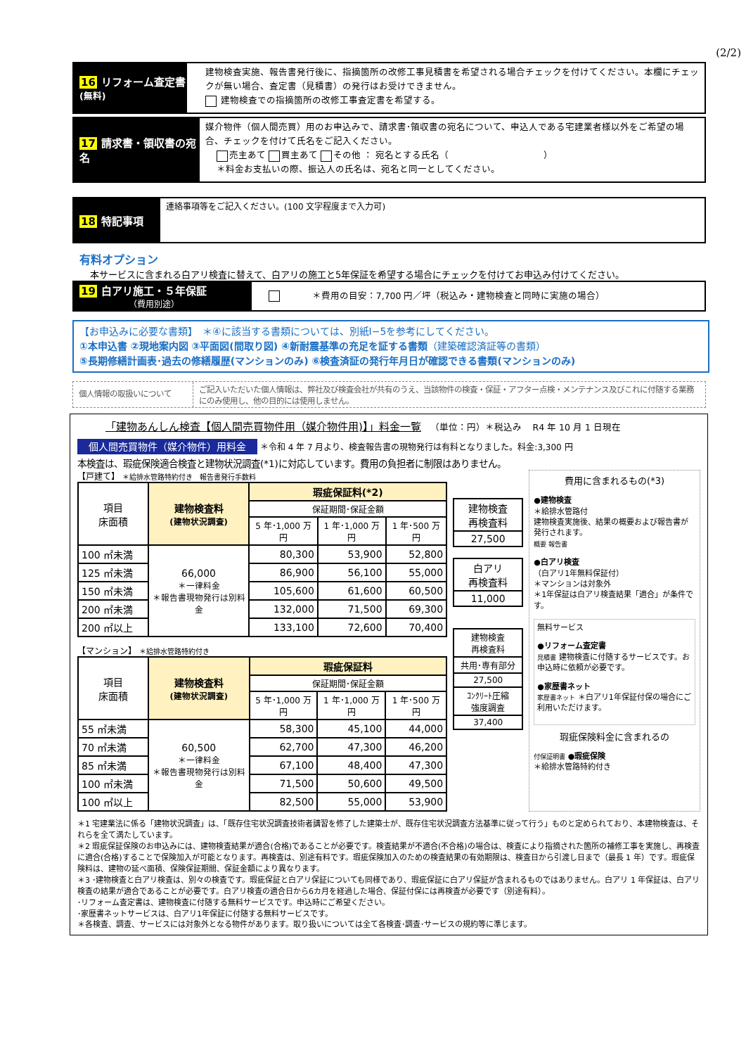(2/2)
16 リフォーム査定書 (無料)
建物検査実施、報告書発行後に、指摘箇所の改修工事見積書を希望される場合チェックを付けてください。本欄にチェックが無い場合、査定書（見積書）の発行はお受けできません。
建物検査での指摘箇所の改修工事査定書を希望する。
17 請求書・領収書の宛名
媒介物件（個人間売買）用のお申込みで、請求書･領収書の宛名について、申込人である宅建業者様以外をご希望の場合、チェックを付けて氏名をご記入ください。
売主あて 買主あて その他 ： 宛名とする氏名（ ）
＊料金お支払いの際、振込人の氏名は、宛名と同一としてください。
18 特記事項
連絡事項等をご記入ください。(100 文字程度まで入力可)
有料オプション
本サービスに含まれる白アリ検査に替えて、白アリの施工と5年保証を希望する場合にチェックを付けてお申込み付けてください。
19 白アリ施工・５年保証
（費用別途）
＊費用の目安：7,700 円／坪（税込み・建物検査と同時に実施の場合）
【お申込みに必要な書類】　＊④に該当する書類については、別紙Ⅰ−5を参考にしてください。
①本申込書 ②現地案内図 ③平面図(間取り図) ④新耐震基準の充足を証する書類（建築確認済証等の書類）
⑤長期修繕計画表･過去の修繕履歴(マンションのみ) ⑥検査済証の発行年月日が確認できる書類(マンションのみ)
個人情報の取扱いについて
ご記入いただいた個人情報は、弊社及び検査会社が共有のうえ、当該物件の検査・保証・アフター点検・メンテナンス及びこれに付随する業務にのみ使用し、他の目的には使用しません。
「建物あんしん検査【個人間売買物件用（媒介物件用)】」料金一覧 （単位：円）＊税込み R4 年 10 月 1 日現在
個人間売買物件（媒介物件）用料金 ＊令和 4 年 7 月より、検査報告書の現物発行は有料となりました。料金:3,300 円
本検査は、瑕疵保険適合検査と建物状況調査(*1)に対応しています。費用の負担者に制限はありません。
【戸建て】 ＊給排水管路特約付き　報告書発行手数料
| 項目 床面積 | 建物検査料 (建物状況調査) | 瑕疵保証料(*2) | | |
| --- | --- | --- | --- | --- |
| | | 保証期間･保証金額 | | |
| | | 5 年･1,000 万円 | 1 年･1,000 万円 | 1 年･500 万円 |
| 100 ㎡未満 | 66,000 ＊一律料金 ＊報告書現物発行は別料金 | 80,300 | 53,900 | 52,800 |
| 125 ㎡未満 | | 86,900 | 56,100 | 55,000 |
| 150 ㎡未満 | | 105,600 | 61,600 | 60,500 |
| 200 ㎡未満 | | 132,000 | 71,500 | 69,300 |
| 200 ㎡以上 | | 133,100 | 72,600 | 70,400 |
【マンション】 ＊給排水管路特約付き
| 項目 床面積 | 建物検査料 (建物状況調査) | 瑕疵保証料 | | |
| --- | --- | --- | --- | --- |
| | | 保証期間･保証金額 | | |
| | | 5 年･1,000 万円 | 1 年･1,000 万円 | 1 年･500 万円 |
| 55 ㎡未満 | 60,500 ＊一律料金 ＊報告書現物発行は別料金 | 58,300 | 45,100 | 44,000 |
| 70 ㎡未満 | | 62,700 | 47,300 | 46,200 |
| 85 ㎡未満 | | 67,100 | 48,400 | 47,300 |
| 100 ㎡未満 | | 71,500 | 50,600 | 49,500 |
| 100 ㎡以上 | | 82,500 | 55,000 | 53,900 |
| 建物検査 再検査料 |
| 27,500 |
| 白アリ 再検査料 |
| 11,000 |
| 建物検査 再検査料 |
| 共用･専有部分 |
| 27,500 |
| ｺﾝｸﾘｰﾄ圧縮 強度調査 |
| 37,400 |
費用に含まれるもの(*3)
●建物検査
＊給排水管路付
建物検査実施後、結果の概要および報告書が発行されます。
概要 報告書
●白アリ検査
（白アリ1年無料保証付）
＊マンションは対象外
＊1年保証は白アリ検査結果「適合」が条件です。
無料サービス
●リフォーム査定書
見積書 建物検査に付随するサービスです。お申込時に依頼が必要です。
●家歴書ネット
家歴書ネット ＊白アリ1年保証付保の場合にご利用いただけます。
瑕疵保険料金に含まれるの
付保証明書 ●瑕疵保険
＊給排水管路特約付き
＊1 宅建業法に係る「建物状況調査」は、「既存住宅状況調査技術者講習を修了した建築士が、既存住宅状況調査方法基準に従って行う」ものと定められており、本建物検査は、それらを全て満たしています。
＊2 瑕疵保証保険のお申込みには、建物検査結果が適合(合格)であることが必要です。検査結果が不適合(不合格)の場合は、検査により指摘された箇所の補修工事を実施し、再検査に適合(合格)することで保険加入が可能となります。再検査は、別途有料です。瑕疵保険加入のための検査結果の有効期限は、検査日から引渡し日まで（最長 1 年）です。瑕疵保険料は、建物の延べ面積、保険保証期間、保証金額により異なります。
＊3 ･建物検査と白アリ検査は、別々の検査です。瑕疵保証と白アリ保証についても同様であり、瑕疵保証に白アリ保証が含まれるものではありません。白アリ 1 年保証は、白アリ検査の結果が適合であることが必要です。白アリ検査の適合日から6カ月を経過した場合、保証付保には再検査が必要です（別途有料）。
･リフォーム査定書は、建物検査に付随する無料サービスです。申込時にご希望ください。
･家歴書ネットサービスは、白アリ1年保証に付随する無料サービスです。
＊各検査、調査、サービスには対象外となる物件があります。取り扱いについては全て各検査･調査･サービスの規約等に準じます。